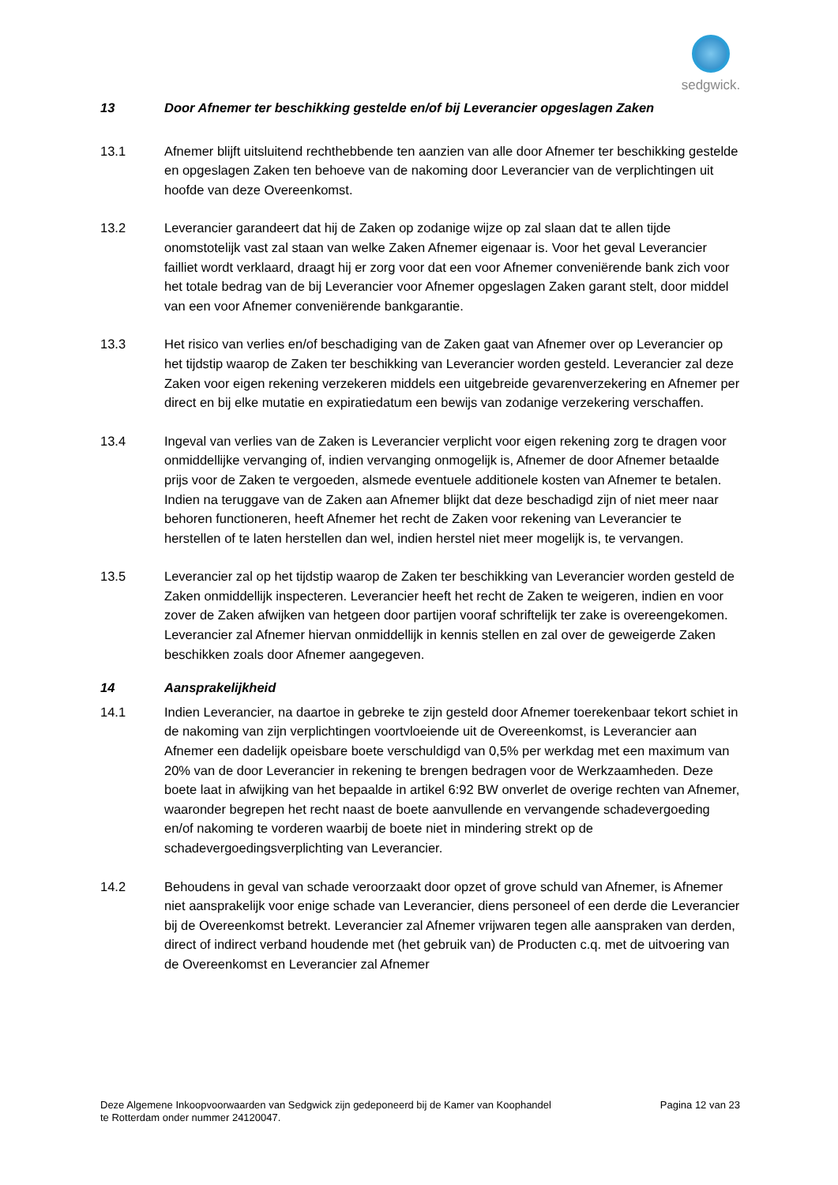sedgwick.
13 Door Afnemer ter beschikking gestelde en/of bij Leverancier opgeslagen Zaken
13.1 Afnemer blijft uitsluitend rechthebbende ten aanzien van alle door Afnemer ter beschikking gestelde en opgeslagen Zaken ten behoeve van de nakoming door Leverancier van de verplichtingen uit hoofde van deze Overeenkomst.
13.2 Leverancier garandeert dat hij de Zaken op zodanige wijze op zal slaan dat te allen tijde onomstotelijk vast zal staan van welke Zaken Afnemer eigenaar is. Voor het geval Leverancier failliet wordt verklaard, draagt hij er zorg voor dat een voor Afnemer conveniërende bank zich voor het totale bedrag van de bij Leverancier voor Afnemer opgeslagen Zaken garant stelt, door middel van een voor Afnemer conveniërende bankgarantie.
13.3 Het risico van verlies en/of beschadiging van de Zaken gaat van Afnemer over op Leverancier op het tijdstip waarop de Zaken ter beschikking van Leverancier worden gesteld. Leverancier zal deze Zaken voor eigen rekening verzekeren middels een uitgebreide gevarenverzekering en Afnemer per direct en bij elke mutatie en expiratiedatum een bewijs van zodanige verzekering verschaffen.
13.4 Ingeval van verlies van de Zaken is Leverancier verplicht voor eigen rekening zorg te dragen voor onmiddellijke vervanging of, indien vervanging onmogelijk is, Afnemer de door Afnemer betaalde prijs voor de Zaken te vergoeden, alsmede eventuele additionele kosten van Afnemer te betalen. Indien na teruggave van de Zaken aan Afnemer blijkt dat deze beschadigd zijn of niet meer naar behoren functioneren, heeft Afnemer het recht de Zaken voor rekening van Leverancier te herstellen of te laten herstellen dan wel, indien herstel niet meer mogelijk is, te vervangen.
13.5 Leverancier zal op het tijdstip waarop de Zaken ter beschikking van Leverancier worden gesteld de Zaken onmiddellijk inspecteren. Leverancier heeft het recht de Zaken te weigeren, indien en voor zover de Zaken afwijken van hetgeen door partijen vooraf schriftelijk ter zake is overeengekomen. Leverancier zal Afnemer hiervan onmiddellijk in kennis stellen en zal over de geweigerde Zaken beschikken zoals door Afnemer aangegeven.
14 Aansprakelijkheid
14.1 Indien Leverancier, na daartoe in gebreke te zijn gesteld door Afnemer toerekenbaar tekort schiet in de nakoming van zijn verplichtingen voortvloeiende uit de Overeenkomst, is Leverancier aan Afnemer een dadelijk opeisbare boete verschuldigd van 0,5% per werkdag met een maximum van 20% van de door Leverancier in rekening te brengen bedragen voor de Werkzaamheden. Deze boete laat in afwijking van het bepaalde in artikel 6:92 BW onverlet de overige rechten van Afnemer, waaronder begrepen het recht naast de boete aanvullende en vervangende schadevergoeding en/of nakoming te vorderen waarbij de boete niet in mindering strekt op de schadevergoedingsverplichting van Leverancier.
14.2 Behoudens in geval van schade veroorzaakt door opzet of grove schuld van Afnemer, is Afnemer niet aansprakelijk voor enige schade van Leverancier, diens personeel of een derde die Leverancier bij de Overeenkomst betrekt. Leverancier zal Afnemer vrijwaren tegen alle aanspraken van derden, direct of indirect verband houdende met (het gebruik van) de Producten c.q. met de uitvoering van de Overeenkomst en Leverancier zal Afnemer
Deze Algemene Inkoopvoorwaarden van Sedgwick zijn gedeponeerd bij de Kamer van Koophandel
te Rotterdam onder nummer 24120047.
Pagina 12 van 23